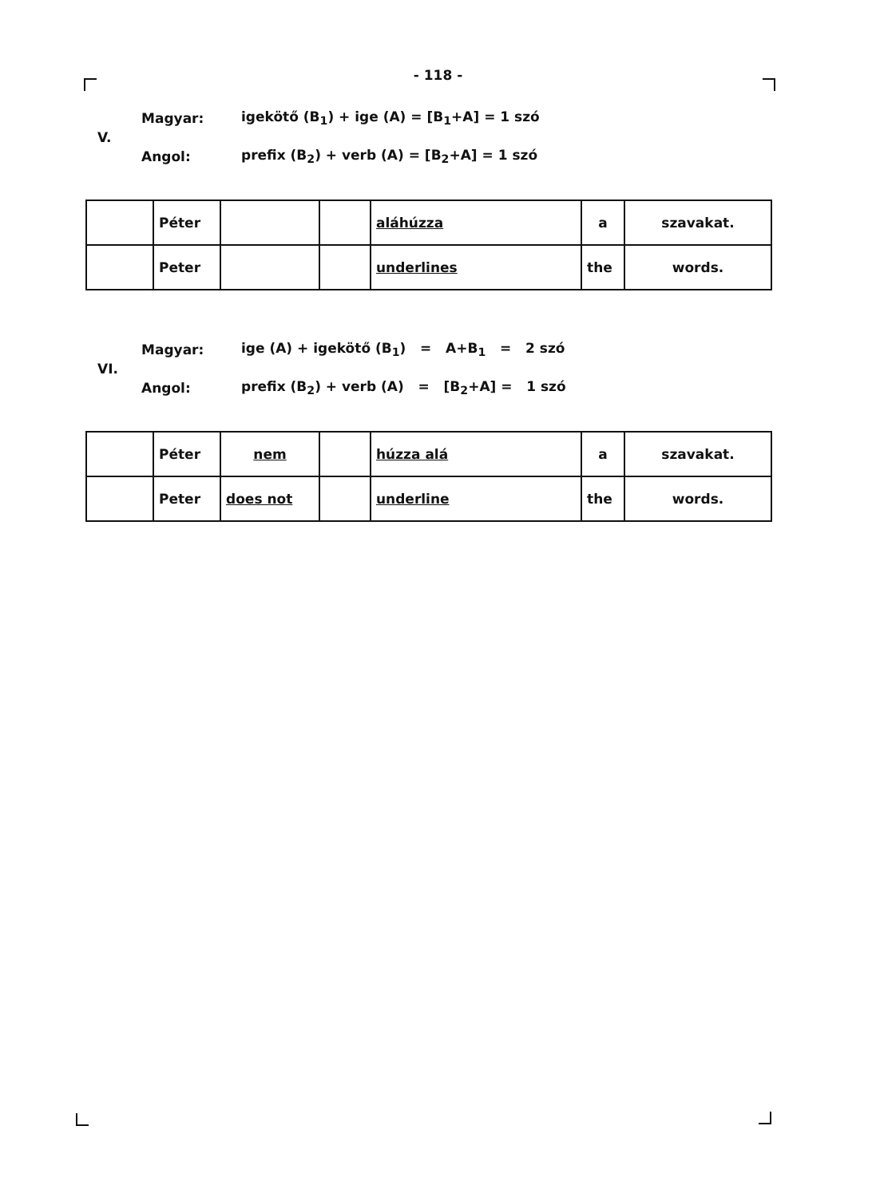- 118 -
V.
Magyar: igekötő (B<sub>1</sub>) + ige (A) = [B<sub>1</sub>+A] = 1 szó
Angol: prefix (B<sub>2</sub>) + verb (A) = [B<sub>2</sub>+A] = 1 szó
| | Péter | | | aláhúzza | a | szavakat. |
| | Peter | | | underlines | the | words. |
VI.
Magyar: ige (A) + igekötő (B<sub>1</sub>) = A+B<sub>1</sub> = 2 szó
Angol: prefix (B<sub>2</sub>) + verb (A) = [B<sub>2</sub>+A] = 1 szó
| | Péter | nem | | húzza alá | a | szavakat. |
| | Peter | does not | | underline | the | words. |